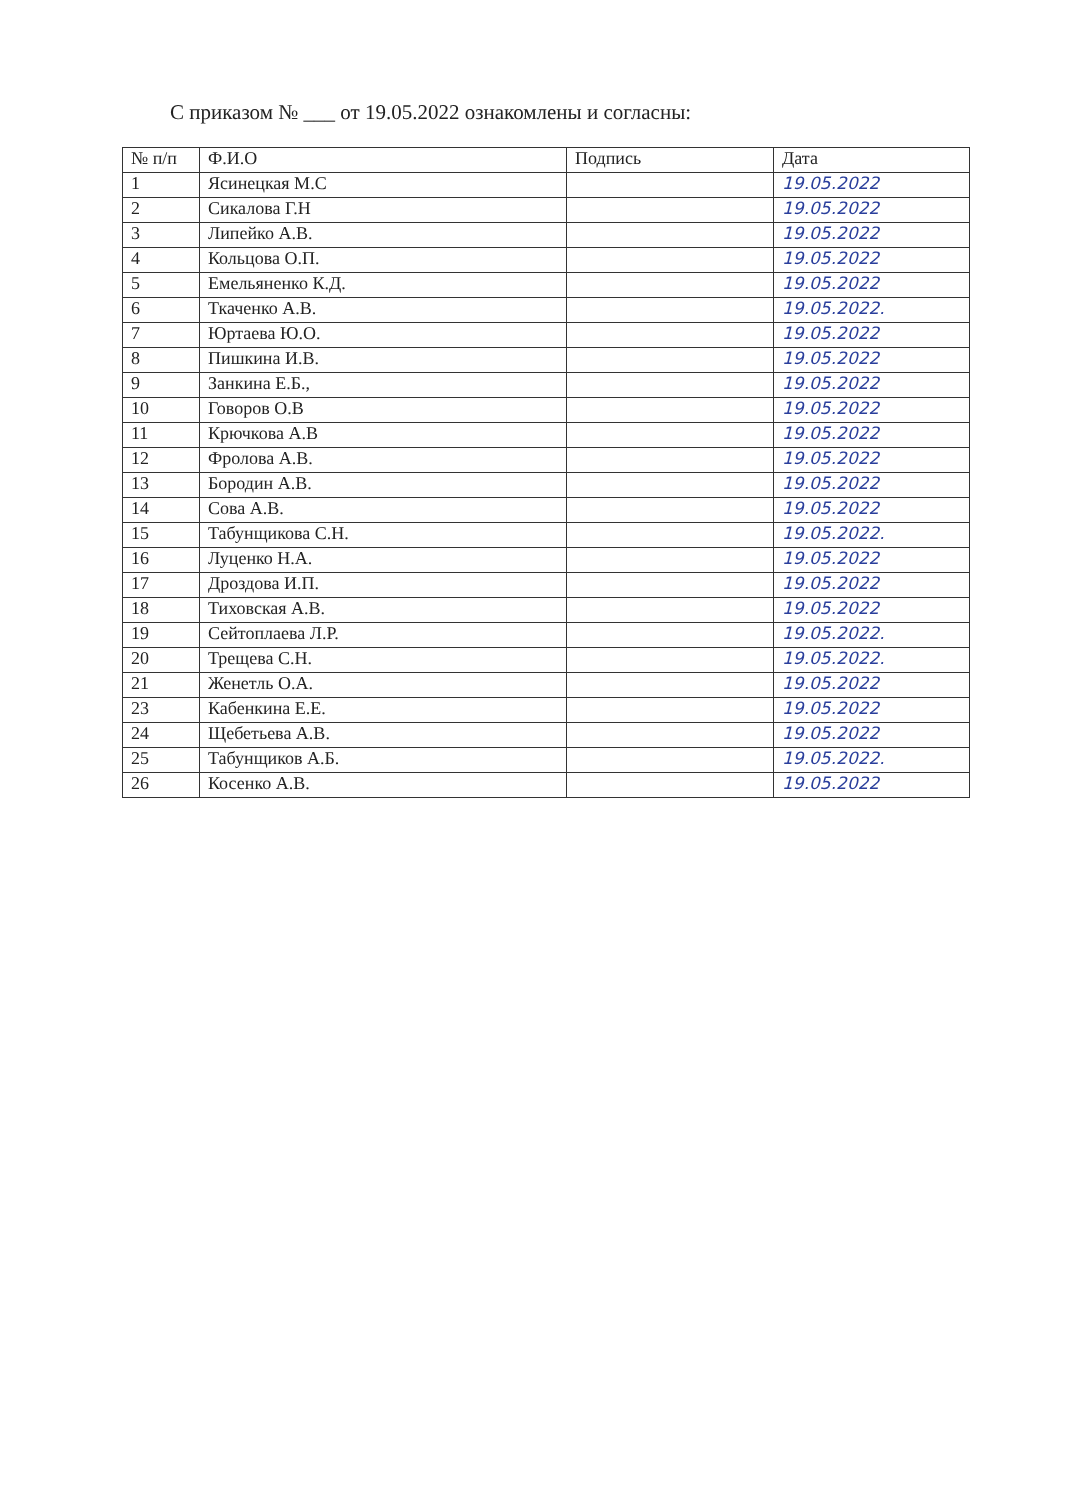С приказом № ___ от 19.05.2022 ознакомлены и согласны:
| № п/п | Ф.И.О | Подпись | Дата |
| --- | --- | --- | --- |
| 1 | Ясинецкая М.С | | 19.05.2022 |
| 2 | Сикалова Г.Н | | 19.05.2022 |
| 3 | Липейко А.В. | | 19.05.2022 |
| 4 | Кольцова О.П. | | 19.05.2022 |
| 5 | Емельяненко К.Д. | | 19.05.2022 |
| 6 | Ткаченко А.В. | | 19.05.2022. |
| 7 | Юртаева Ю.О. | | 19.05.2022 |
| 8 | Пишкина И.В. | | 19.05.2022 |
| 9 | Занкина Е.Б., | | 19.05.2022 |
| 10 | Говоров О.В | | 19.05.2022 |
| 11 | Крючкова А.В | | 19.05.2022 |
| 12 | Фролова А.В. | | 19.05.2022 |
| 13 | Бородин А.В. | | 19.05.2022 |
| 14 | Сова А.В. | | 19.05.2022 |
| 15 | Табунщикова С.Н. | | 19.05.2022. |
| 16 | Луценко Н.А. | | 19.05.2022 |
| 17 | Дроздова И.П. | | 19.05.2022 |
| 18 | Тиховская А.В. | | 19.05.2022 |
| 19 | Сейтоплаева Л.Р. | | 19.05.2022. |
| 20 | Трещева С.Н. | | 19.05.2022. |
| 21 | Женетль О.А. | | 19.05.2022 |
| 23 | Кабенкина Е.Е. | | 19.05.2022 |
| 24 | Щебетьева А.В. | | 19.05.2022 |
| 25 | Табунщиков А.Б. | | 19.05.2022. |
| 26 | Косенко А.В. | | 19.05.2022 |